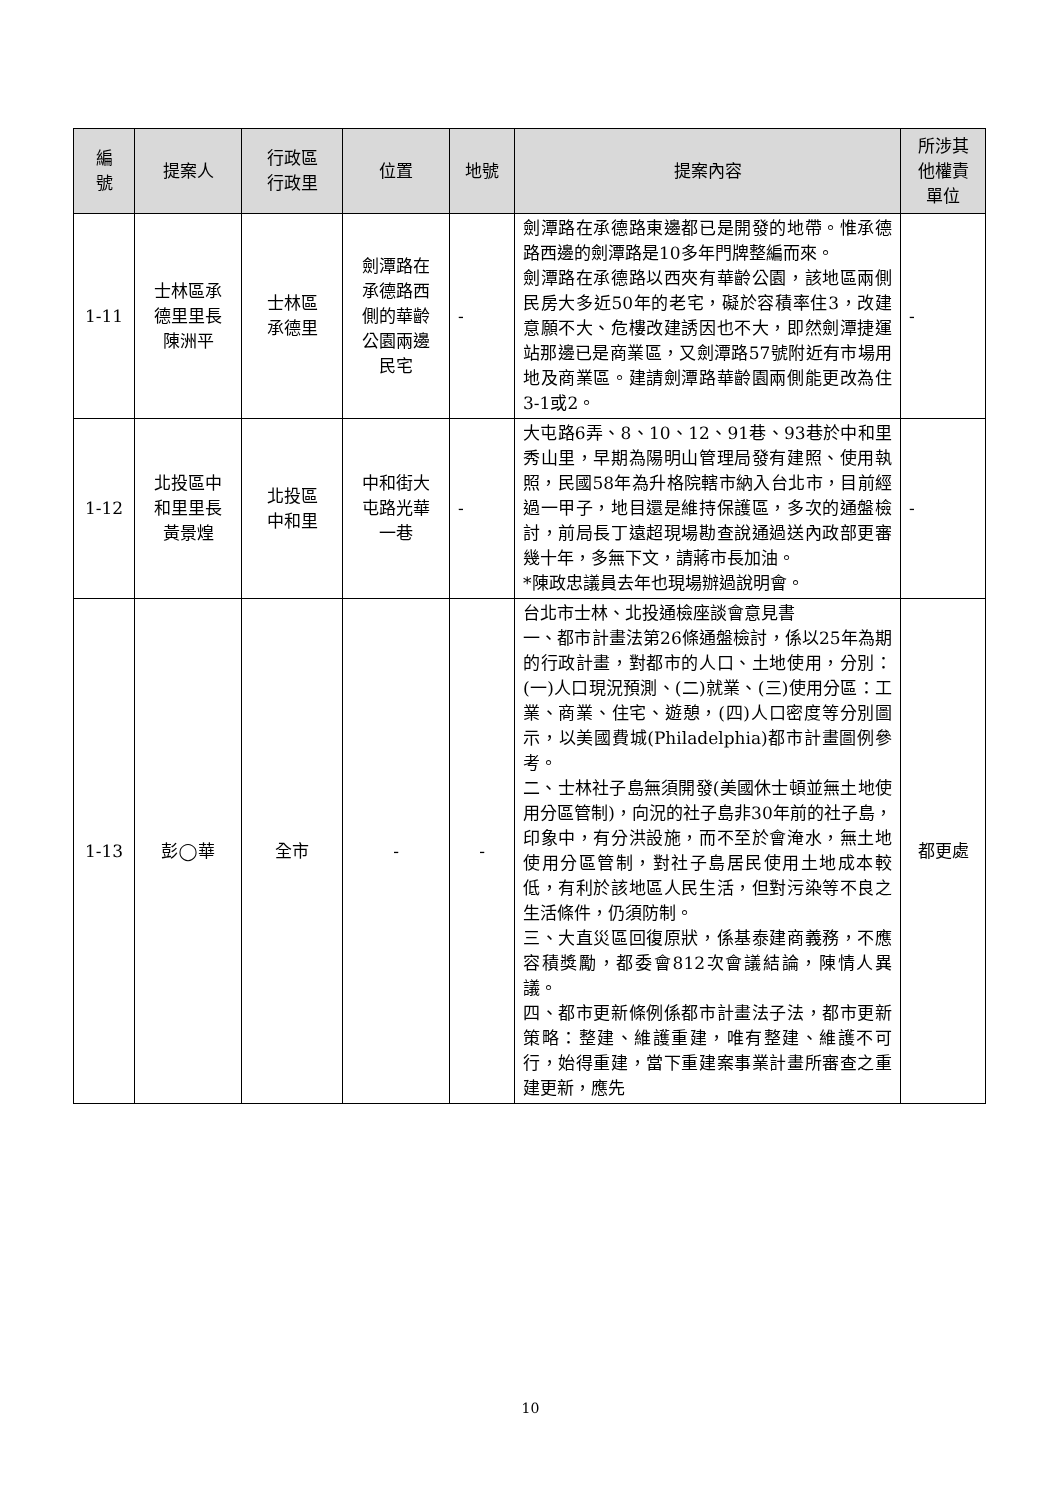| 編 號 | 提案人 | 行政區 行政里 | 位置 | 地號 | 提案內容 | 所涉其 他權責 單位 |
| --- | --- | --- | --- | --- | --- | --- |
| 1-11 | 士林區承 德里里長 陳洲平 | 士林區 承德里 | 劍潭路在 承德路西 側的華齡 公園兩邊 民宅 | - | 劍潭路在承德路東邊都已是開發的地帶。惟承德路西邊的劍潭路是10多年門牌整編而來。 劍潭路在承德路以西夾有華齡公園，該地區兩側民房大多近50年的老宅，礙於容積率住3，改建意願不大、危樓改建誘因也不大，即然劍潭捷運站那邊已是商業區，又劍潭路57號附近有市場用地及商業區。建請劍潭路華齡園兩側能更改為住3-1或2。 | - |
| 1-12 | 北投區中 和里里長 黃景煌 | 北投區 中和里 | 中和街大 屯路光華 一巷 | - | 大屯路6弄、8、10、12、91巷、93巷於中和里秀山里，早期為陽明山管理局發有建照、使用執照，民國58年為升格院轄市納入台北市，目前經過一甲子，地目還是維持保護區，多次的通盤檢討，前局長丁遠超現場勘查說通過送內政部更審幾十年，多無下文，請蔣市長加油。 *陳政忠議員去年也現場辦過說明會。 | - |
| 1-13 | 彭◯華 | 全市 | - | - | 台北市士林、北投通檢座談會意見書 一、都市計畫法第26條通盤檢討，係以25年為期的行政計畫，對都市的人口、土地使用，分別：(一)人口現況預測、(二)就業、(三)使用分區：工業、商業、住宅、遊憩，(四)人口密度等分別圖示，以美國費城(Philadelphia)都市計畫圖例參考。 二、士林社子島無須開發(美國休士頓並無土地使用分區管制)，向況的社子島非30年前的社子島，印象中，有分洪設施，而不至於會淹水，無土地使用分區管制，對社子島居民使用土地成本較低，有利於該地區人民生活，但對污染等不良之生活條件，仍須防制。 三、大直災區回復原狀，係基泰建商義務，不應容積獎勵，都委會812次會議結論，陳情人異議。 四、都市更新條例係都市計畫法子法，都市更新策略：整建、維護重建，唯有整建、維護不可行，始得重建，當下重建案事業計畫所審查之重建更新，應先 | 都更處 |
10